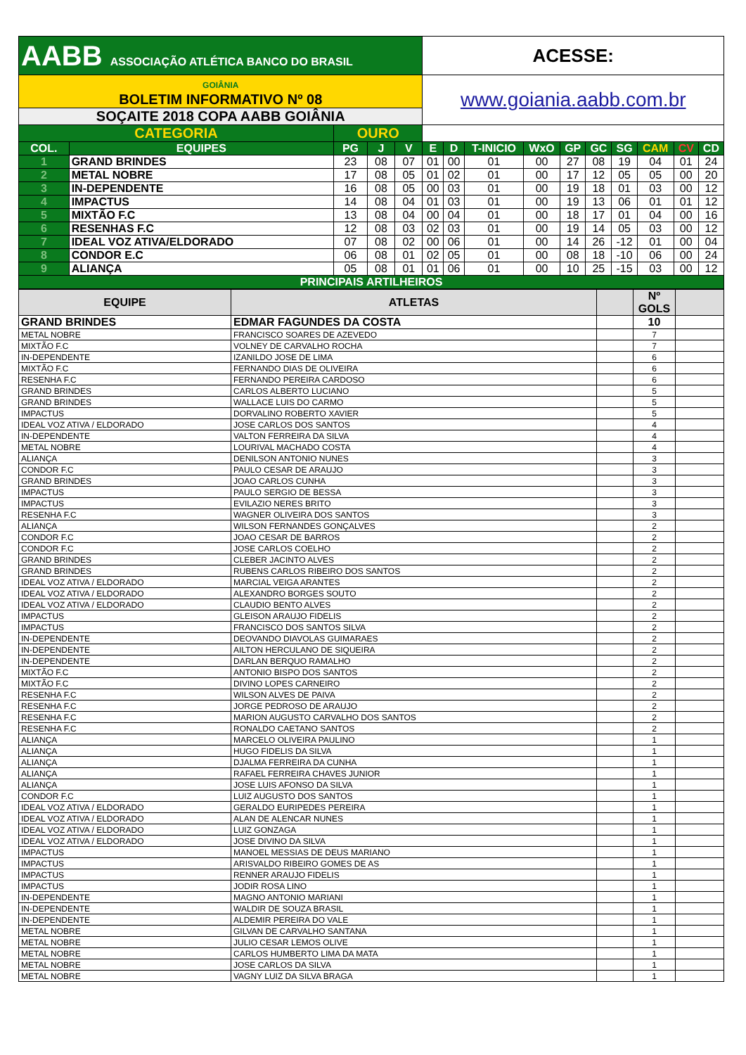| AABB ASSOCIAÇÃO ATLÉTICA BANCO DO BRASIL | | | | | ACESSE: | | | | | | | | | |
| GOIÂNIA BOLETIM INFORMATIVO Nº 08 | | | | | www.goiania.aabb.com.br | | | | | | | | | |
| SOÇAITE 2018 COPA AABB GOIÂNIA | | | | | | | | | | | | | | |
| CATEGORIA | | OURO | | | | | | | | | | | | |
| COL. | EQUIPES | PG | J | V | E | D | T-INICIO | WxO | GP | GC | SG | CAM | CV | CD |
| 1 | GRAND BRINDES | 23 | 08 | 07 | 01 | 00 | 01 | 00 | 27 | 08 | 19 | 04 | 01 | 24 |
| 2 | METAL NOBRE | 17 | 08 | 05 | 01 | 02 | 01 | 00 | 17 | 12 | 05 | 05 | 00 | 20 |
| 3 | IN-DEPENDENTE | 16 | 08 | 05 | 00 | 03 | 01 | 00 | 19 | 18 | 01 | 03 | 00 | 12 |
| 4 | IMPACTUS | 14 | 08 | 04 | 01 | 03 | 01 | 00 | 19 | 13 | 06 | 01 | 01 | 12 |
| 5 | MIXTÃO F.C | 13 | 08 | 04 | 00 | 04 | 01 | 00 | 18 | 17 | 01 | 04 | 00 | 16 |
| 6 | RESENHAS F.C | 12 | 08 | 03 | 02 | 03 | 01 | 00 | 19 | 14 | 05 | 03 | 00 | 12 |
| 7 | IDEAL VOZ ATIVA/ELDORADO | 07 | 08 | 02 | 00 | 06 | 01 | 00 | 14 | 26 | -12 | 01 | 00 | 04 |
| 8 | CONDOR E.C | 06 | 08 | 01 | 02 | 05 | 01 | 00 | 08 | 18 | -10 | 06 | 00 | 24 |
| 9 | ALIANÇA | 05 | 08 | 01 | 01 | 06 | 01 | 00 | 10 | 25 | -15 | 03 | 00 | 12 |
| PRINCIPAIS ARTILHEIROS | | | | | | | | | | | | | | |
| EQUIPE | ATLETAS | | Nº GOLS | |
| GRAND BRINDES | EDMAR FAGUNDES DA COSTA | | 10 | |
| METAL NOBRE | FRANCISCO SOARES DE AZEVEDO | | 7 | |
| MIXTÃO F.C | VOLNEY DE CARVALHO ROCHA | | 7 | |
| IN-DEPENDENTE | IZANILDO JOSE DE LIMA | | 6 | |
| MIXTÃO F.C | FERNANDO DIAS DE OLIVEIRA | | 6 | |
| RESENHA F.C | FERNANDO PEREIRA CARDOSO | | 6 | |
| GRAND BRINDES | CARLOS ALBERTO LUCIANO | | 5 | |
| GRAND BRINDES | WALLACE LUIS DO CARMO | | 5 | |
| IMPACTUS | DORVALINO ROBERTO XAVIER | | 5 | |
| IDEAL VOZ ATIVA / ELDORADO | JOSE CARLOS DOS SANTOS | | 4 | |
| IN-DEPENDENTE | VALTON FERREIRA DA SILVA | | 4 | |
| METAL NOBRE | LOURIVAL MACHADO COSTA | | 4 | |
| ALIANÇA | DENILSON ANTONIO NUNES | | 3 | |
| CONDOR F.C | PAULO CESAR DE ARAUJO | | 3 | |
| GRAND BRINDES | JOAO CARLOS CUNHA | | 3 | |
| IMPACTUS | PAULO SERGIO DE BESSA | | 3 | |
| IMPACTUS | EVILAZIO NERES BRITO | | 3 | |
| RESENHA F.C | WAGNER OLIVEIRA DOS SANTOS | | 3 | |
| ALIANÇA | WILSON FERNANDES GONÇALVES | | 2 | |
| CONDOR F.C | JOAO CESAR DE BARROS | | 2 | |
| CONDOR F.C | JOSE CARLOS COELHO | | 2 | |
| GRAND BRINDES | CLEBER JACINTO ALVES | | 2 | |
| GRAND BRINDES | RUBENS CARLOS RIBEIRO DOS SANTOS | | 2 | |
| IDEAL VOZ ATIVA / ELDORADO | MARCIAL VEIGA ARANTES | | 2 | |
| IDEAL VOZ ATIVA / ELDORADO | ALEXANDRO BORGES SOUTO | | 2 | |
| IDEAL VOZ ATIVA / ELDORADO | CLAUDIO BENTO ALVES | | 2 | |
| IMPACTUS | GLEISON ARAUJO FIDELIS | | 2 | |
| IMPACTUS | FRANCISCO DOS SANTOS SILVA | | 2 | |
| IN-DEPENDENTE | DEOVANDO DIAVOLAS GUIMARAES | | 2 | |
| IN-DEPENDENTE | AILTON HERCULANO DE SIQUEIRA | | 2 | |
| IN-DEPENDENTE | DARLAN BERQUO RAMALHO | | 2 | |
| MIXTÃO F.C | ANTONIO BISPO DOS SANTOS | | 2 | |
| MIXTÃO F.C | DIVINO LOPES CARNEIRO | | 2 | |
| RESENHA F.C | WILSON ALVES DE PAIVA | | 2 | |
| RESENHA F.C | JORGE PEDROSO DE ARAUJO | | 2 | |
| RESENHA F.C | MARION AUGUSTO CARVALHO DOS SANTOS | | 2 | |
| RESENHA F.C | RONALDO CAETANO SANTOS | | 2 | |
| ALIANÇA | MARCELO OLIVEIRA PAULINO | | 1 | |
| ALIANÇA | HUGO FIDELIS DA SILVA | | 1 | |
| ALIANÇA | DJALMA FERREIRA DA CUNHA | | 1 | |
| ALIANÇA | RAFAEL FERREIRA CHAVES JUNIOR | | 1 | |
| ALIANÇA | JOSE LUIS AFONSO DA SILVA | | 1 | |
| CONDOR F.C | LUIZ AUGUSTO DOS SANTOS | | 1 | |
| IDEAL VOZ ATIVA / ELDORADO | GERALDO EURIPEDES PEREIRA | | 1 | |
| IDEAL VOZ ATIVA / ELDORADO | ALAN DE ALENCAR NUNES | | 1 | |
| IDEAL VOZ ATIVA / ELDORADO | LUIZ GONZAGA | | 1 | |
| IDEAL VOZ ATIVA / ELDORADO | JOSE DIVINO DA SILVA | | 1 | |
| IMPACTUS | MANOEL MESSIAS DE DEUS MARIANO | | 1 | |
| IMPACTUS | ARISVALDO RIBEIRO GOMES DE AS | | 1 | |
| IMPACTUS | RENNER ARAUJO FIDELIS | | 1 | |
| IMPACTUS | JODIR ROSA LINO | | 1 | |
| IN-DEPENDENTE | MAGNO ANTONIO MARIANI | | 1 | |
| IN-DEPENDENTE | WALDIR DE SOUZA BRASIL | | 1 | |
| IN-DEPENDENTE | ALDEMIR PEREIRA DO VALE | | 1 | |
| METAL NOBRE | GILVAN DE CARVALHO SANTANA | | 1 | |
| METAL NOBRE | JULIO CESAR LEMOS OLIVE | | 1 | |
| METAL NOBRE | CARLOS HUMBERTO LIMA DA MATA | | 1 | |
| METAL NOBRE | JOSE CARLOS DA SILVA | | 1 | |
| METAL NOBRE | VAGNY LUIZ DA SILVA BRAGA | | 1 | |